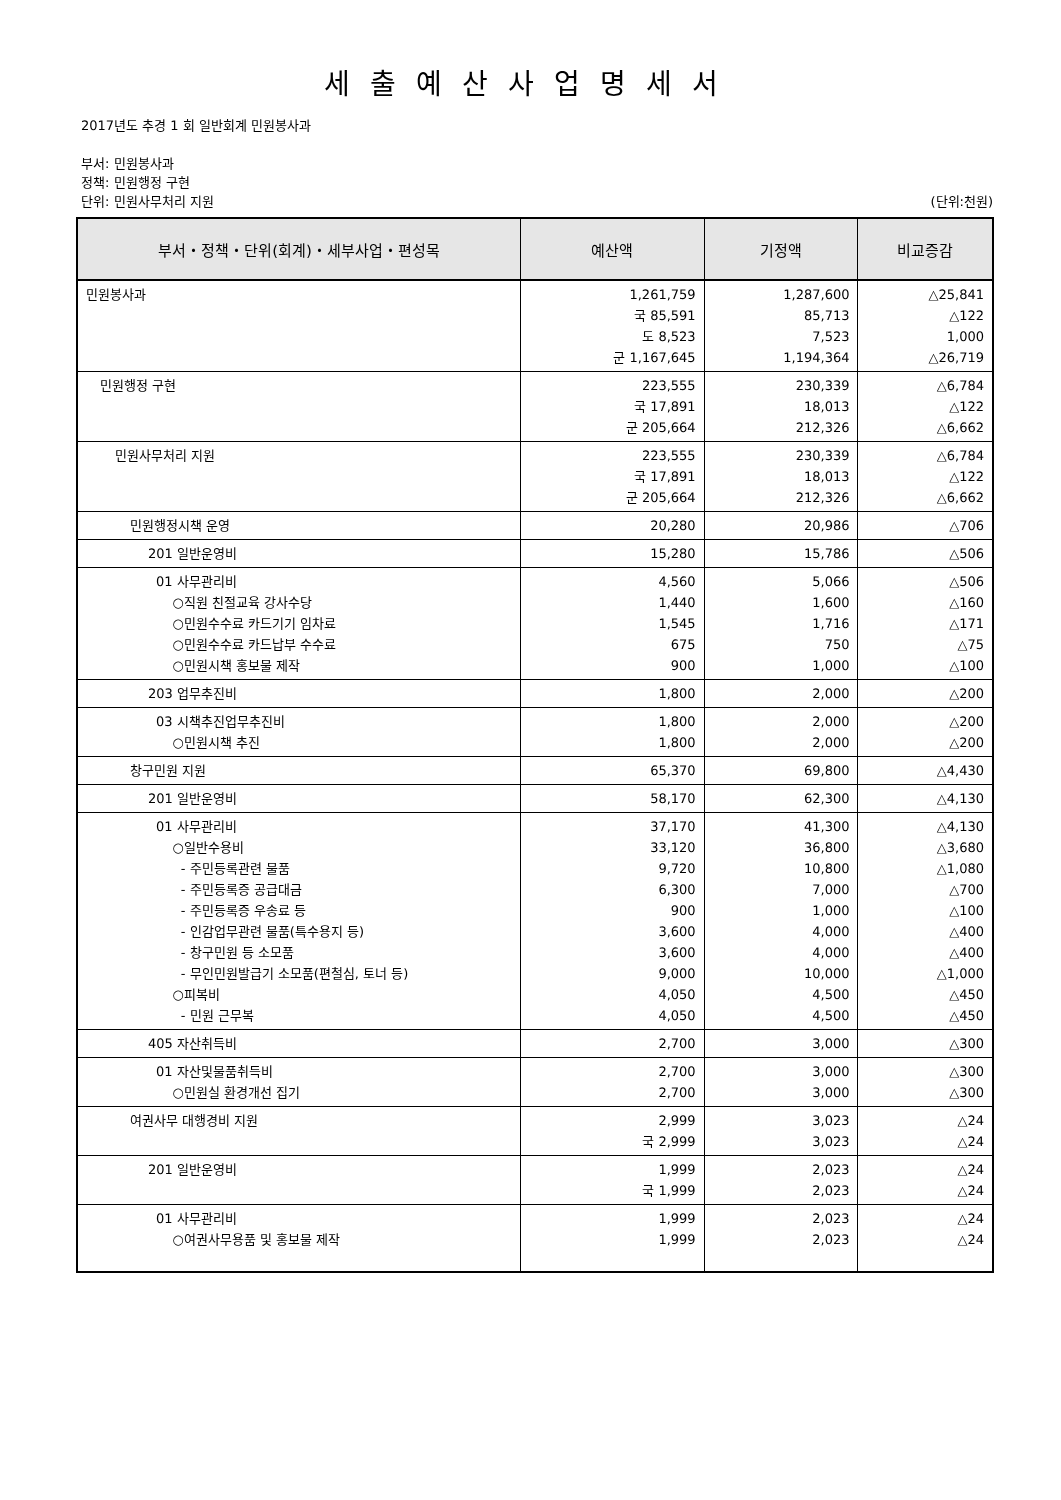세출예산사업명세서
2017년도 추경 1 회 일반회계 민원봉사과
부서: 민원봉사과
정책: 민원행정 구현
단위: 민원사무처리 지원 (단위:천원)
| 부서・정책・단위(회계)・세부사업・편성목 | 예산액 | 기정액 | 비교증감 |
| --- | --- | --- | --- |
| 민원봉사과 | 1,261,759 국 85,591 도 8,523 군 1,167,645 | 1,287,600 85,713 7,523 1,194,364 | △25,841 △122 1,000 △26,719 |
| 민원행정 구현 | 223,555 국 17,891 군 205,664 | 230,339 18,013 212,326 | △6,784 △122 △6,662 |
| 민원사무처리 지원 | 223,555 국 17,891 군 205,664 | 230,339 18,013 212,326 | △6,784 △122 △6,662 |
| 민원행정시책 운영 | 20,280 | 20,986 | △706 |
| 201 일반운영비 | 15,280 | 15,786 | △506 |
| 01 사무관리비 ○직원 친절교육 강사수당 ○민원수수료 카드기기 임차료 ○민원수수료 카드납부 수수료 ○민원시책 홍보물 제작 | 4,560 1,440 1,545 675 900 | 5,066 1,600 1,716 750 1,000 | △506 △160 △171 △75 △100 |
| 203 업무추진비 | 1,800 | 2,000 | △200 |
| 03 시책추진업무추진비 ○민원시책 추진 | 1,800 1,800 | 2,000 2,000 | △200 △200 |
| 창구민원 지원 | 65,370 | 69,800 | △4,430 |
| 201 일반운영비 | 58,170 | 62,300 | △4,130 |
| 01 사무관리비 ○일반수용비 - 주민등록관련 물품 - 주민등록증 공급대금 - 주민등록증 우송료 등 - 인감업무관련 물품(특수용지 등) - 창구민원 등 소모품 - 무인민원발급기 소모품(편철심, 토너 등) ○피복비 - 민원 근무복 | 37,170 33,120 9,720 6,300 900 3,600 3,600 9,000 4,050 4,050 | 41,300 36,800 10,800 7,000 1,000 4,000 4,000 10,000 4,500 4,500 | △4,130 △3,680 △1,080 △700 △100 △400 △400 △1,000 △450 △450 |
| 405 자산취득비 | 2,700 | 3,000 | △300 |
| 01 자산및물품취득비 ○민원실 환경개선 집기 | 2,700 2,700 | 3,000 3,000 | △300 △300 |
| 여권사무 대행경비 지원 | 2,999 국 2,999 | 3,023 3,023 | △24 △24 |
| 201 일반운영비 | 1,999 국 1,999 | 2,023 2,023 | △24 △24 |
| 01 사무관리비 ○여권사무용품 및 홍보물 제작 | 1,999 1,999 | 2,023 2,023 | △24 △24 |